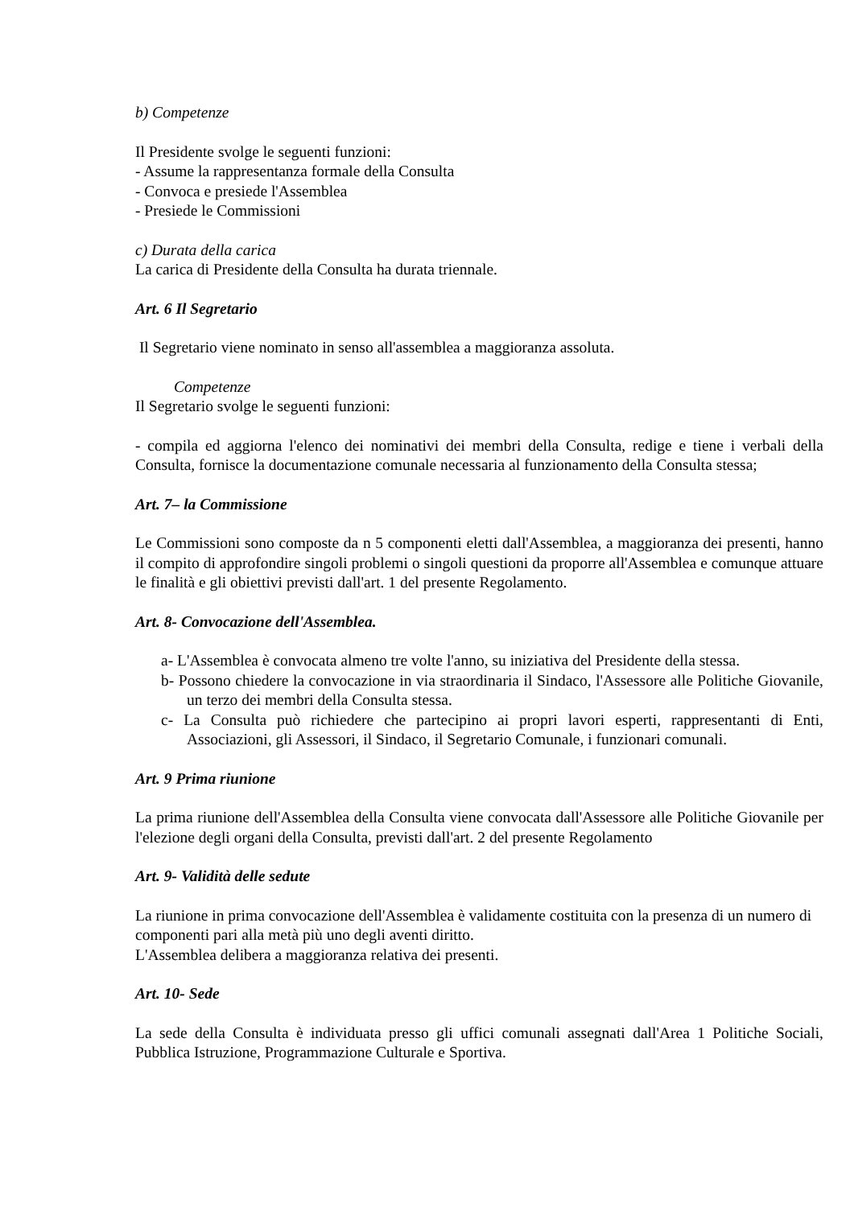b) Competenze
Il Presidente svolge le seguenti funzioni:
- Assume la rappresentanza formale della Consulta
- Convoca e presiede l'Assemblea
- Presiede le Commissioni
c) Durata della carica
La carica di Presidente della Consulta ha durata triennale.
Art. 6 Il Segretario
Il Segretario viene nominato in senso all'assemblea a maggioranza assoluta.
Competenze
Il Segretario svolge le seguenti funzioni:
- compila ed aggiorna l'elenco dei nominativi dei membri della Consulta, redige e tiene i verbali della Consulta, fornisce la documentazione comunale necessaria al funzionamento della Consulta stessa;
Art. 7– la Commissione
Le Commissioni sono composte da n 5 componenti eletti dall'Assemblea, a maggioranza dei presenti, hanno il compito di approfondire singoli problemi o singoli questioni da proporre all'Assemblea e comunque attuare le finalità e gli obiettivi previsti dall'art. 1 del presente Regolamento.
Art. 8- Convocazione dell'Assemblea.
a- L'Assemblea è convocata almeno tre volte l'anno, su iniziativa del Presidente della stessa.
b- Possono chiedere la convocazione in via straordinaria il Sindaco, l'Assessore alle Politiche Giovanile, un terzo dei membri della Consulta stessa.
c- La Consulta può richiedere che partecipino ai propri lavori esperti, rappresentanti di Enti, Associazioni, gli Assessori, il Sindaco, il Segretario Comunale, i funzionari comunali.
Art. 9 Prima riunione
La prima riunione dell'Assemblea della Consulta viene convocata dall'Assessore alle Politiche Giovanile per l'elezione degli organi della Consulta, previsti dall'art. 2 del presente Regolamento
Art. 9- Validità delle sedute
La riunione in prima convocazione dell'Assemblea è validamente costituita con la presenza di un numero di componenti pari alla metà più uno degli aventi diritto.
L'Assemblea delibera a maggioranza relativa dei presenti.
Art. 10- Sede
La sede della Consulta è individuata presso gli uffici comunali assegnati dall'Area 1 Politiche Sociali, Pubblica Istruzione, Programmazione Culturale e Sportiva.